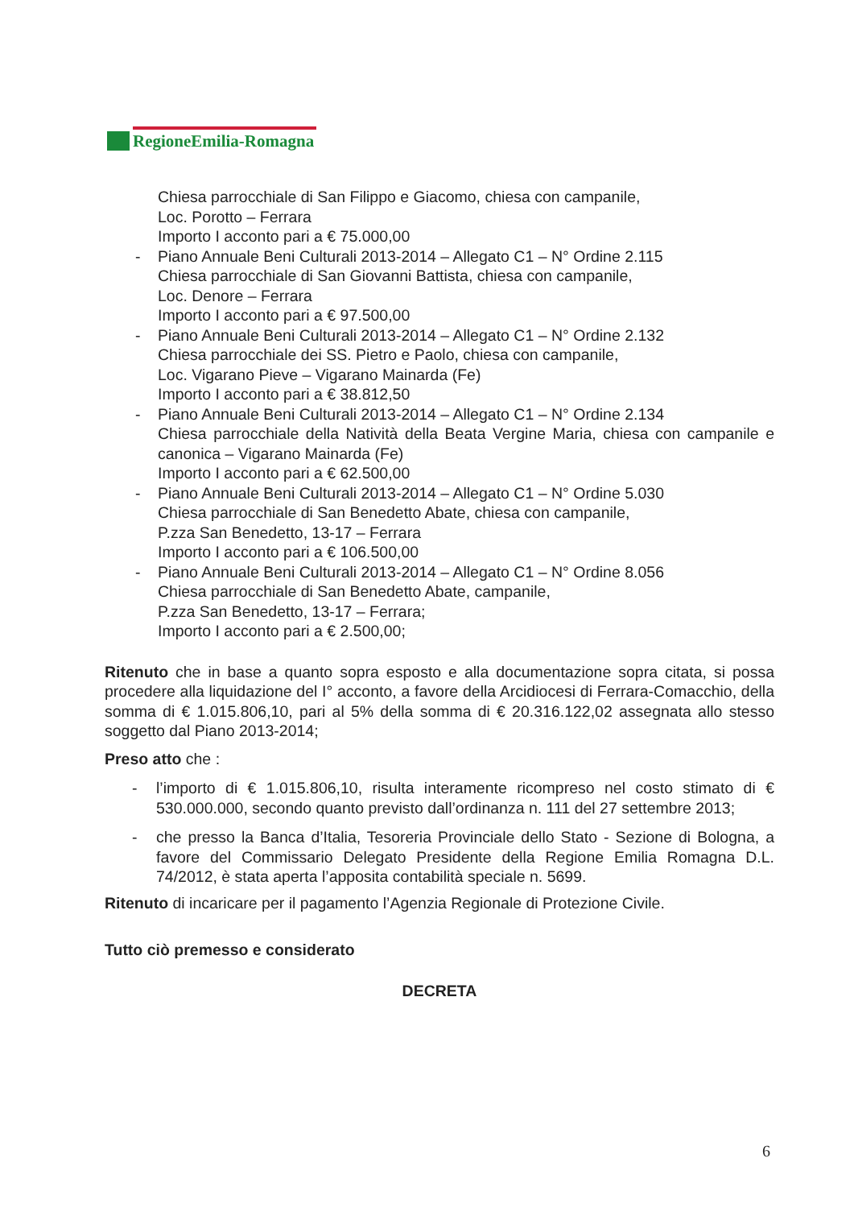RegioneEmilia-Romagna
Chiesa parrocchiale di San Filippo e Giacomo, chiesa con campanile,
Loc. Porotto – Ferrara
Importo I acconto pari a € 75.000,00
- Piano Annuale Beni Culturali 2013-2014 – Allegato C1 – N° Ordine 2.115
Chiesa parrocchiale di San Giovanni Battista, chiesa con campanile,
Loc. Denore – Ferrara
Importo I acconto pari a € 97.500,00
- Piano Annuale Beni Culturali 2013-2014 – Allegato C1 – N° Ordine 2.132
Chiesa parrocchiale dei SS. Pietro e Paolo, chiesa con campanile,
Loc. Vigarano Pieve – Vigarano Mainarda (Fe)
Importo I acconto pari a € 38.812,50
- Piano Annuale Beni Culturali 2013-2014 – Allegato C1 – N° Ordine 2.134
Chiesa parrocchiale della Natività della Beata Vergine Maria, chiesa con campanile e canonica – Vigarano Mainarda (Fe)
Importo I acconto pari a € 62.500,00
- Piano Annuale Beni Culturali 2013-2014 – Allegato C1 – N° Ordine 5.030
Chiesa parrocchiale di San Benedetto Abate, chiesa con campanile,
P.zza San Benedetto, 13-17 – Ferrara
Importo I acconto pari a € 106.500,00
- Piano Annuale Beni Culturali 2013-2014 – Allegato C1 – N° Ordine 8.056
Chiesa parrocchiale di San Benedetto Abate, campanile,
P.zza San Benedetto, 13-17 – Ferrara;
Importo I acconto pari a € 2.500,00;
Ritenuto che in base a quanto sopra esposto e alla documentazione sopra citata, si possa procedere alla liquidazione del I° acconto, a favore della Arcidiocesi di Ferrara-Comacchio, della somma di € 1.015.806,10, pari al 5% della somma di € 20.316.122,02 assegnata allo stesso soggetto dal Piano 2013-2014;
Preso atto che :
-
l’importo di € 1.015.806,10, risulta interamente ricompreso nel costo stimato di € 530.000.000, secondo quanto previsto dall’ordinanza n. 111 del 27 settembre 2013;
-
che presso la Banca d’Italia, Tesoreria Provinciale dello Stato - Sezione di Bologna, a favore del Commissario Delegato Presidente della Regione Emilia Romagna D.L. 74/2012, è stata aperta l’apposita contabilità speciale n. 5699.
Ritenuto di incaricare per il pagamento l’Agenzia Regionale di Protezione Civile.
Tutto ciò premesso e considerato
DECRETA
6